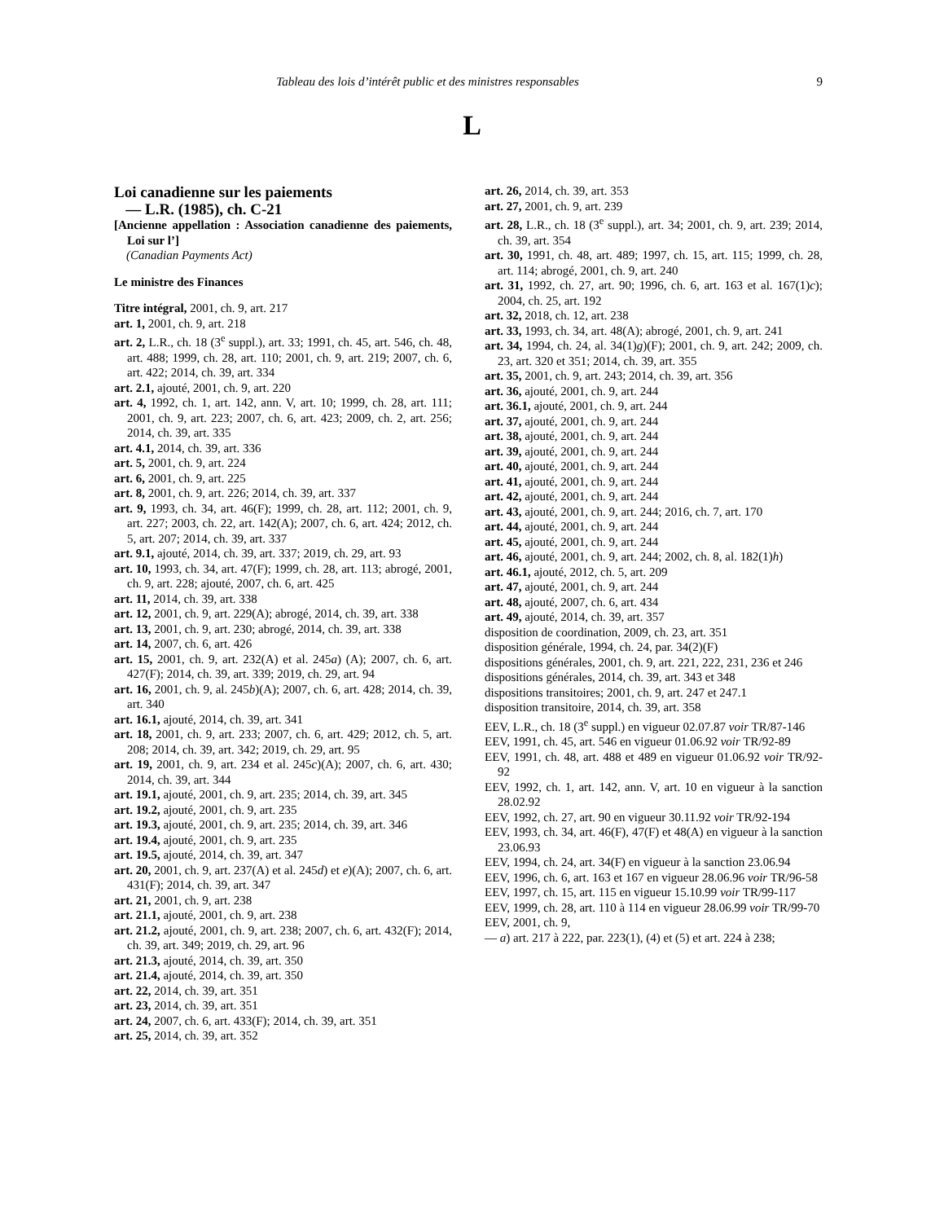Tableau des lois d’intérêt public et des ministres responsables 9
L
Loi canadienne sur les paiements
— L.R. (1985), ch. C-21
[Ancienne appellation : Association canadienne des paiements, Loi sur l’]
(Canadian Payments Act)
Le ministre des Finances
Titre intégral, 2001, ch. 9, art. 217
art. 1, 2001, ch. 9, art. 218
art. 2, L.R., ch. 18 (3<sup>e</sup> suppl.), art. 33; 1991, ch. 45, art. 546, ch. 48, art. 488; 1999, ch. 28, art. 110; 2001, ch. 9, art. 219; 2007, ch. 6, art. 422; 2014, ch. 39, art. 334
art. 2.1, ajouté, 2001, ch. 9, art. 220
art. 4, 1992, ch. 1, art. 142, ann. V, art. 10; 1999, ch. 28, art. 111; 2001, ch. 9, art. 223; 2007, ch. 6, art. 423; 2009, ch. 2, art. 256; 2014, ch. 39, art. 335
art. 4.1, 2014, ch. 39, art. 336
art. 5, 2001, ch. 9, art. 224
art. 6, 2001, ch. 9, art. 225
art. 8, 2001, ch. 9, art. 226; 2014, ch. 39, art. 337
art. 9, 1993, ch. 34, art. 46(F); 1999, ch. 28, art. 112; 2001, ch. 9, art. 227; 2003, ch. 22, art. 142(A); 2007, ch. 6, art. 424; 2012, ch. 5, art. 207; 2014, ch. 39, art. 337
art. 9.1, ajouté, 2014, ch. 39, art. 337; 2019, ch. 29, art. 93
art. 10, 1993, ch. 34, art. 47(F); 1999, ch. 28, art. 113; abrogé, 2001, ch. 9, art. 228; ajouté, 2007, ch. 6, art. 425
art. 11, 2014, ch. 39, art. 338
art. 12, 2001, ch. 9, art. 229(A); abrogé, 2014, ch. 39, art. 338
art. 13, 2001, ch. 9, art. 230; abrogé, 2014, ch. 39, art. 338
art. 14, 2007, ch. 6, art. 426
art. 15, 2001, ch. 9, art. 232(A) et al. 245a) (A); 2007, ch. 6, art. 427(F); 2014, ch. 39, art. 339; 2019, ch. 29, art. 94
art. 16, 2001, ch. 9, al. 245b)(A); 2007, ch. 6, art. 428; 2014, ch. 39, art. 340
art. 16.1, ajouté, 2014, ch. 39, art. 341
art. 18, 2001, ch. 9, art. 233; 2007, ch. 6, art. 429; 2012, ch. 5, art. 208; 2014, ch. 39, art. 342; 2019, ch. 29, art. 95
art. 19, 2001, ch. 9, art. 234 et al. 245c)(A); 2007, ch. 6, art. 430; 2014, ch. 39, art. 344
art. 19.1, ajouté, 2001, ch. 9, art. 235; 2014, ch. 39, art. 345
art. 19.2, ajouté, 2001, ch. 9, art. 235
art. 19.3, ajouté, 2001, ch. 9, art. 235; 2014, ch. 39, art. 346
art. 19.4, ajouté, 2001, ch. 9, art. 235
art. 19.5, ajouté, 2014, ch. 39, art. 347
art. 20, 2001, ch. 9, art. 237(A) et al. 245d) et e)(A); 2007, ch. 6, art. 431(F); 2014, ch. 39, art. 347
art. 21, 2001, ch. 9, art. 238
art. 21.1, ajouté, 2001, ch. 9, art. 238
art. 21.2, ajouté, 2001, ch. 9, art. 238; 2007, ch. 6, art. 432(F); 2014, ch. 39, art. 349; 2019, ch. 29, art. 96
art. 21.3, ajouté, 2014, ch. 39, art. 350
art. 21.4, ajouté, 2014, ch. 39, art. 350
art. 22, 2014, ch. 39, art. 351
art. 23, 2014, ch. 39, art. 351
art. 24, 2007, ch. 6, art. 433(F); 2014, ch. 39, art. 351
art. 25, 2014, ch. 39, art. 352
art. 26, 2014, ch. 39, art. 353
art. 27, 2001, ch. 9, art. 239
art. 28, L.R., ch. 18 (3<sup>e</sup> suppl.), art. 34; 2001, ch. 9, art. 239; 2014, ch. 39, art. 354
art. 30, 1991, ch. 48, art. 489; 1997, ch. 15, art. 115; 1999, ch. 28, art. 114; abrogé, 2001, ch. 9, art. 240
art. 31, 1992, ch. 27, art. 90; 1996, ch. 6, art. 163 et al. 167(1)c); 2004, ch. 25, art. 192
art. 32, 2018, ch. 12, art. 238
art. 33, 1993, ch. 34, art. 48(A); abrogé, 2001, ch. 9, art. 241
art. 34, 1994, ch. 24, al. 34(1)g)(F); 2001, ch. 9, art. 242; 2009, ch. 23, art. 320 et 351; 2014, ch. 39, art. 355
art. 35, 2001, ch. 9, art. 243; 2014, ch. 39, art. 356
art. 36, ajouté, 2001, ch. 9, art. 244
art. 36.1, ajouté, 2001, ch. 9, art. 244
art. 37, ajouté, 2001, ch. 9, art. 244
art. 38, ajouté, 2001, ch. 9, art. 244
art. 39, ajouté, 2001, ch. 9, art. 244
art. 40, ajouté, 2001, ch. 9, art. 244
art. 41, ajouté, 2001, ch. 9, art. 244
art. 42, ajouté, 2001, ch. 9, art. 244
art. 43, ajouté, 2001, ch. 9, art. 244; 2016, ch. 7, art. 170
art. 44, ajouté, 2001, ch. 9, art. 244
art. 45, ajouté, 2001, ch. 9, art. 244
art. 46, ajouté, 2001, ch. 9, art. 244; 2002, ch. 8, al. 182(1)h)
art. 46.1, ajouté, 2012, ch. 5, art. 209
art. 47, ajouté, 2001, ch. 9, art. 244
art. 48, ajouté, 2007, ch. 6, art. 434
art. 49, ajouté, 2014, ch. 39, art. 357
disposition de coordination, 2009, ch. 23, art. 351
disposition générale, 1994, ch. 24, par. 34(2)(F)
dispositions générales, 2001, ch. 9, art. 221, 222, 231, 236 et 246
dispositions générales, 2014, ch. 39, art. 343 et 348
dispositions transitoires; 2001, ch. 9, art. 247 et 247.1
disposition transitoire, 2014, ch. 39, art. 358
EEV, L.R., ch. 18 (3<sup>e</sup> suppl.) en vigueur 02.07.87 voir TR/87-146
EEV, 1991, ch. 45, art. 546 en vigueur 01.06.92 voir TR/92-89
EEV, 1991, ch. 48, art. 488 et 489 en vigueur 01.06.92 voir TR/92-92
EEV, 1992, ch. 1, art. 142, ann. V, art. 10 en vigueur à la sanction 28.02.92
EEV, 1992, ch. 27, art. 90 en vigueur 30.11.92 voir TR/92-194
EEV, 1993, ch. 34, art. 46(F), 47(F) et 48(A) en vigueur à la sanction 23.06.93
EEV, 1994, ch. 24, art. 34(F) en vigueur à la sanction 23.06.94
EEV, 1996, ch. 6, art. 163 et 167 en vigueur 28.06.96 voir TR/96-58
EEV, 1997, ch. 15, art. 115 en vigueur 15.10.99 voir TR/99-117
EEV, 1999, ch. 28, art. 110 à 114 en vigueur 28.06.99 voir TR/99-70
EEV, 2001, ch. 9,
— a) art. 217 à 222, par. 223(1), (4) et (5) et art. 224 à 238;